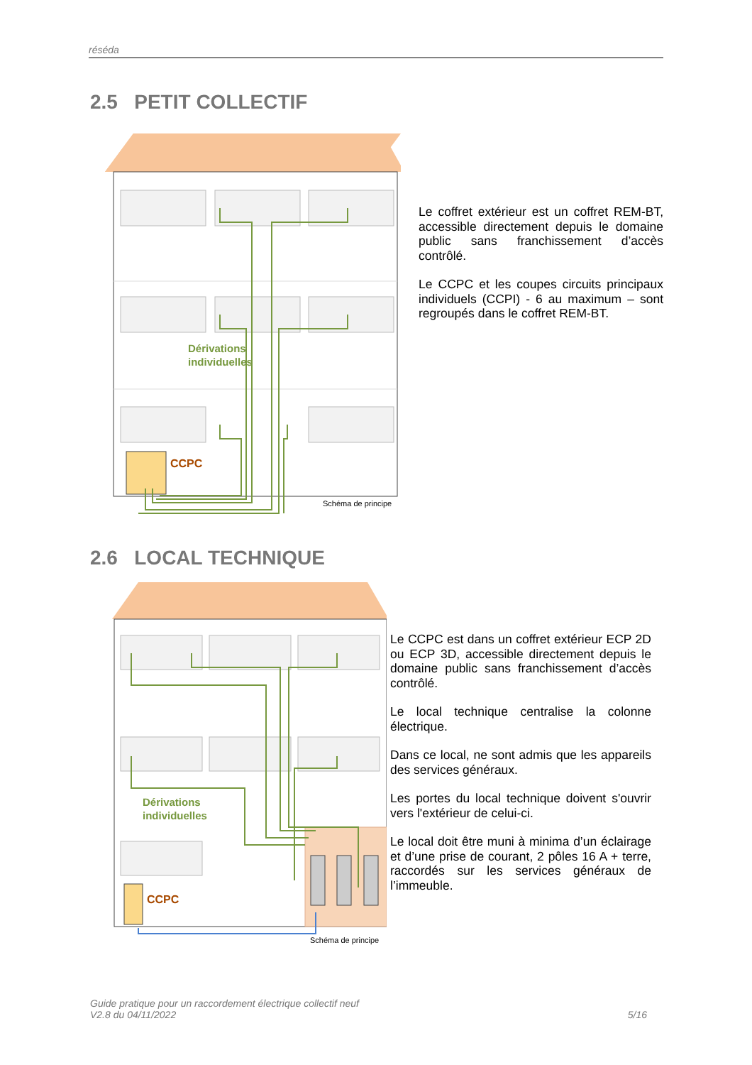réséda
2.5 PETIT COLLECTIF
Dérivations
individuelles
CCPC
Schéma de principe
Le coffret extérieur est un coffret REM-BT, accessible directement depuis le domaine public sans franchissement d’accès contrôlé.
Le CCPC et les coupes circuits principaux individuels (CCPI) - 6 au maximum – sont regroupés dans le coffret REM-BT.
2.6 LOCAL TECHNIQUE
Dérivations
individuelles
CCPC
Schéma de principe
Le CCPC est dans un coffret extérieur ECP 2D ou ECP 3D, accessible directement depuis le domaine public sans franchissement d’accès contrôlé.
Le local technique centralise la colonne électrique.
Dans ce local, ne sont admis que les appareils des services généraux.
Les portes du local technique doivent s'ouvrir vers l'extérieur de celui-ci.
Le local doit être muni à minima d’un éclairage et d’une prise de courant, 2 pôles 16 A + terre, raccordés sur les services généraux de l’immeuble.
Guide pratique pour un raccordement électrique collectif neuf
V2.8 du 04/11/2022
5/16